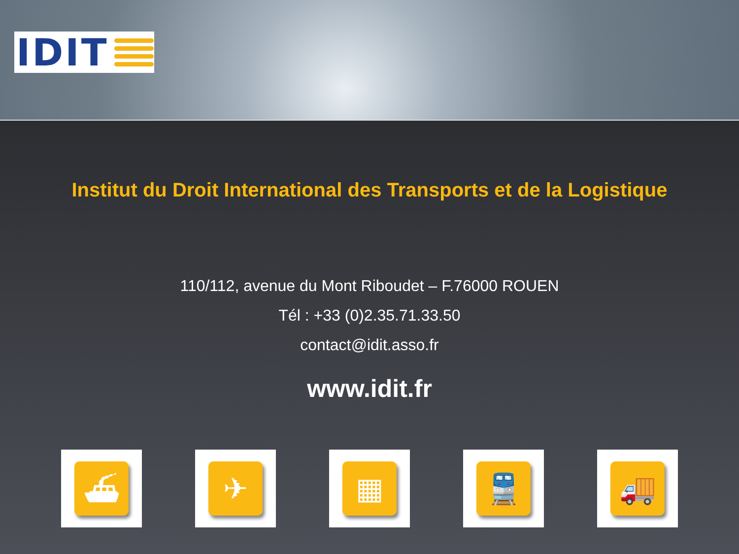IDIT
Institut du Droit International des Transports et de la Logistique
110/112, avenue du Mont Riboudet – F.76000 ROUEN
Tél : +33 (0)2.35.71.33.50
contact@idit.asso.fr
www.idit.fr
⛴ ✈ ▦ 🚆 🚚